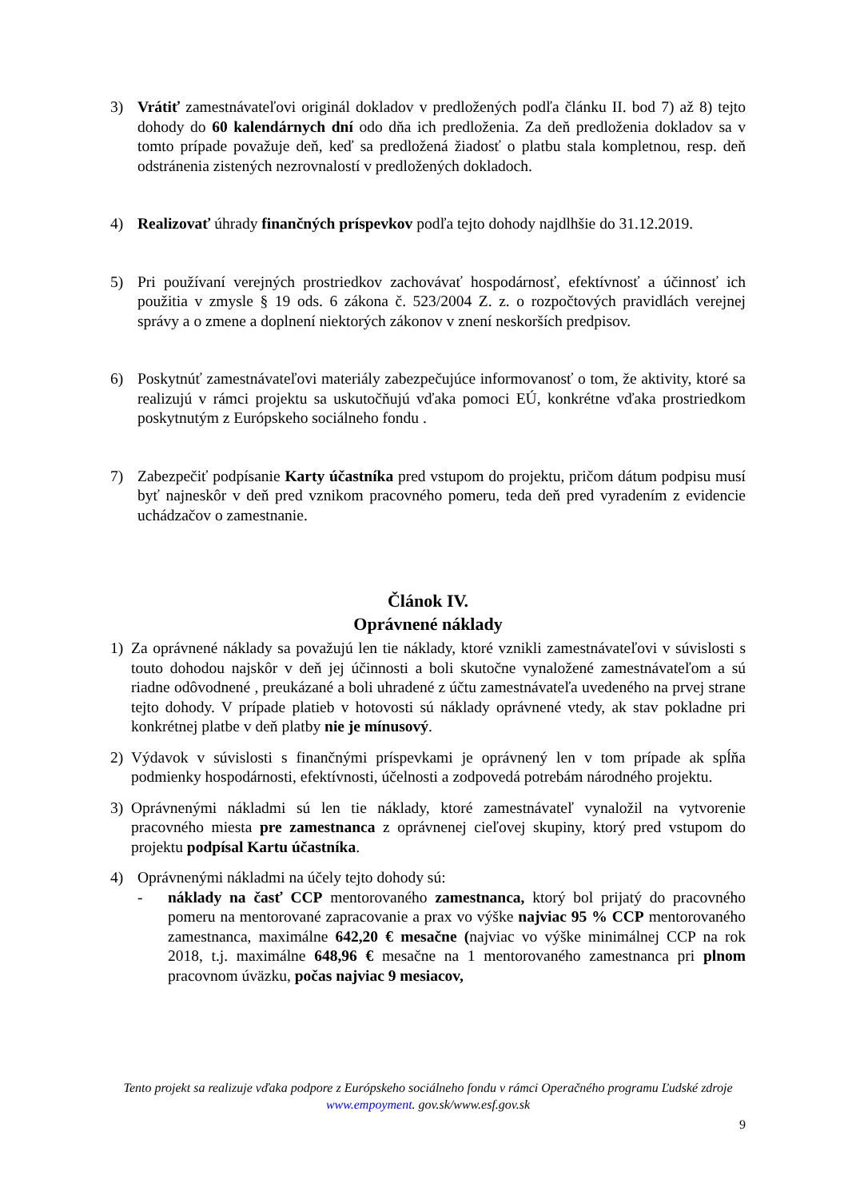3) Vrátiť zamestnávateľovi originál dokladov v predložených podľa článku II. bod 7) až 8) tejto dohody do 60 kalendárnych dní odo dňa ich predloženia. Za deň predloženia dokladov sa v tomto prípade považuje deň, keď sa predložená žiadosť o platbu stala kompletnou, resp. deň odstránenia zistených nezrovnalostí v predložených dokladoch.
4) Realizovať úhrady finančných príspevkov podľa tejto dohody najdlhšie do 31.12.2019.
5) Pri používaní verejných prostriedkov zachovávať hospodárnosť, efektívnosť a účinnosť ich použitia v zmysle § 19 ods. 6 zákona č. 523/2004 Z. z. o rozpočtových pravidlách verejnej správy a o zmene a doplnení niektorých zákonov v znení neskorších predpisov.
6) Poskytnúť zamestnávateľovi materiály zabezpečujúce informovanosť o tom, že aktivity, ktoré sa realizujú v rámci projektu sa uskutočňujú vďaka pomoci EÚ, konkrétne vďaka prostriedkom poskytnutým z Európskeho sociálneho fondu .
7) Zabezpečiť podpísanie Karty účastníka pred vstupom do projektu, pričom dátum podpisu musí byť najneskôr v deň pred vznikom pracovného pomeru, teda deň pred vyradením z evidencie uchádzačov o zamestnanie.
Článok IV.
Oprávnené náklady
1) Za oprávnené náklady sa považujú len tie náklady, ktoré vznikli zamestnávateľovi v súvislosti s touto dohodou najskôr v deň jej účinnosti a boli skutočne vynaložené zamestnávateľom a sú riadne odôvodnené , preukázané a boli uhradené z účtu zamestnávateľa uvedeného na prvej strane tejto dohody. V prípade platieb v hotovosti sú náklady oprávnené vtedy, ak stav pokladne pri konkrétnej platbe v deň platby nie je mínusový.
2) Výdavok v súvislosti s finančnými príspevkami je oprávnený len v tom prípade ak spĺňa podmienky hospodárnosti, efektívnosti, účelnosti a zodpovedá potrebám národného projektu.
3) Oprávnenými nákladmi sú len tie náklady, ktoré zamestnávateľ vynaložil na vytvorenie pracovného miesta pre zamestnanca z oprávnenej cieľovej skupiny, ktorý pred vstupom do projektu podpísal Kartu účastníka.
4) Oprávnenými nákladmi na účely tejto dohody sú:
- náklady na časť CCP mentorovaného zamestnanca, ktorý bol prijatý do pracovného pomeru na mentorované zapracovanie a prax vo výške najviac 95 % CCP mentorovaného zamestnanca, maximálne 642,20 € mesačne (najviac vo výške minimálnej CCP na rok 2018, t.j. maximálne 648,96 € mesačne na 1 mentorovaného zamestnanca pri plnom pracovnom úväzku, počas najviac 9 mesiacov,
Tento projekt sa realizuje vďaka podpore z Európskeho sociálneho fondu v rámci Operačného programu Ľudské zdroje
www.empoyment. gov.sk/www.esf.gov.sk
9